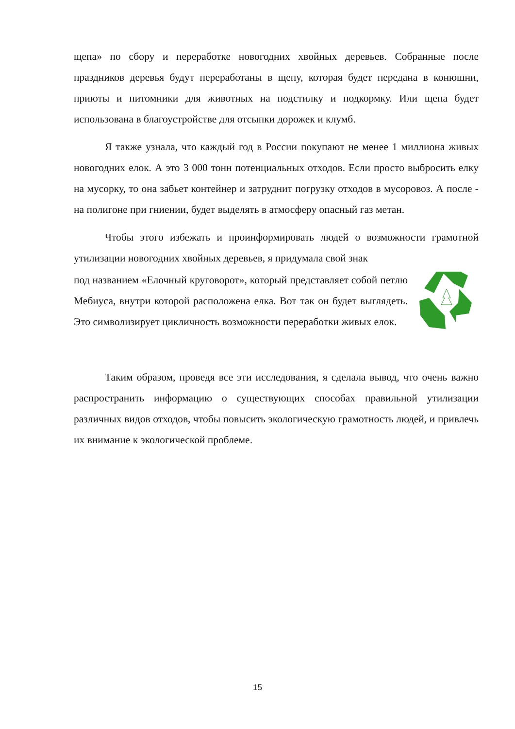щепа» по сбору и переработке новогодних хвойных деревьев. Собранные после праздников деревья будут переработаны в щепу, которая будет передана в конюшни, приюты и питомники для животных на подстилку и подкормку. Или щепа будет использована в благоустройстве для отсыпки дорожек и клумб.
Я также узнала, что каждый год в России покупают не менее 1 миллиона живых новогодних елок. А это 3 000 тонн потенциальных отходов. Если просто выбросить елку на мусорку, то она забьет контейнер и затруднит погрузку отходов в мусоровоз. А после - на полигоне при гниении, будет выделять в атмосферу опасный газ метан.
Чтобы этого избежать и проинформировать людей о возможности грамотной утилизации новогодних хвойных деревьев, я придумала свой знак
под названием «Елочный круговорот», который представляет собой петлю Мебиуса, внутри которой расположена елка. Вот так он будет выглядеть. Это символизирует цикличность возможности переработки живых елок.
Таким образом, проведя все эти исследования, я сделала вывод, что очень важно распространить информацию о существующих способах правильной утилизации различных видов отходов, чтобы повысить экологическую грамотность людей, и привлечь их внимание к экологической проблеме.
15